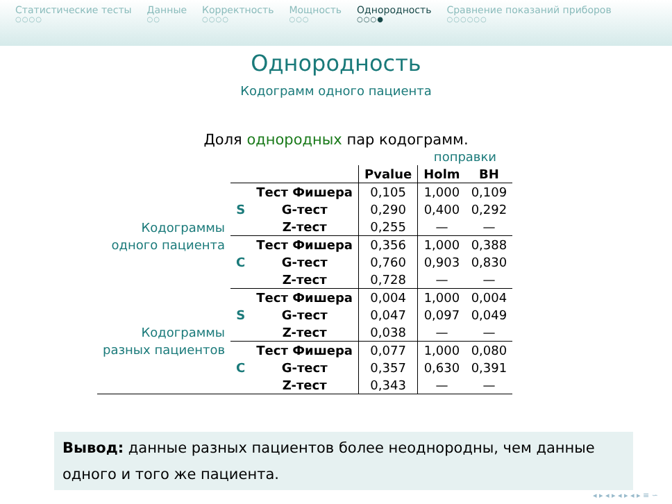Статистические тесты
○○○○
Данные
○○
Корректность
○○○○
Мощность
○○○
Однородность
○○○●
Сравнение показаний приборов
○○○○○○
Однородность
Кодограмм одного пациента
Доля однородных пар кодограмм.
| | | | | поправки | |
| | | | Pvalue | Holm | BH |
| Кодограммы одного пациента | S | Тест Фишера | 0,105 | 1,000 | 0,109 |
| | | G-тест | 0,290 | 0,400 | 0,292 |
| | | Z-тест | 0,255 | — | — |
| | C | Тест Фишера | 0,356 | 1,000 | 0,388 |
| | | G-тест | 0,760 | 0,903 | 0,830 |
| | | Z-тест | 0,728 | — | — |
| Кодограммы разных пациентов | S | Тест Фишера | 0,004 | 1,000 | 0,004 |
| | | G-тест | 0,047 | 0,097 | 0,049 |
| | | Z-тест | 0,038 | — | — |
| | C | Тест Фишера | 0,077 | 1,000 | 0,080 |
| | | G-тест | 0,357 | 0,630 | 0,391 |
| | | Z-тест | 0,343 | — | — |
Вывод: данные разных пациентов более неоднородны, чем данные одного и того же пациента.
◂ ▸ ◂ ▸ ◂ ▸ ◂ ▸ ≡ ∽